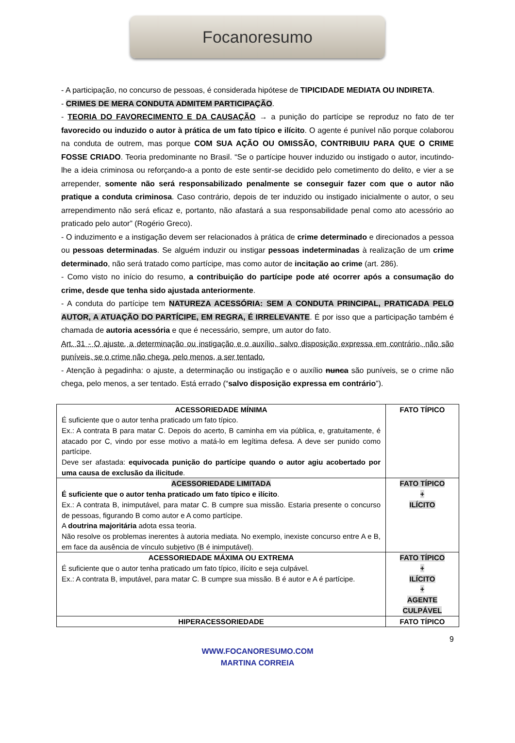Focanoresumo
- A participação, no concurso de pessoas, é considerada hipótese de TIPICIDADE MEDIATA OU INDIRETA.
- CRIMES DE MERA CONDUTA ADMITEM PARTICIPAÇÃO.
- TEORIA DO FAVORECIMENTO E DA CAUSAÇÃO → a punição do partícipe se reproduz no fato de ter favorecido ou induzido o autor à prática de um fato típico e ilícito. O agente é punível não porque colaborou na conduta de outrem, mas porque COM SUA AÇÃO OU OMISSÃO, CONTRIBUIU PARA QUE O CRIME FOSSE CRIADO. Teoria predominante no Brasil. “Se o partícipe houver induzido ou instigado o autor, incutindo-lhe a ideia criminosa ou reforçando-a a ponto de este sentir-se decidido pelo cometimento do delito, e vier a se arrepender, somente não será responsabilizado penalmente se conseguir fazer com que o autor não pratique a conduta criminosa. Caso contrário, depois de ter induzido ou instigado inicialmente o autor, o seu arrependimento não será eficaz e, portanto, não afastará a sua responsabilidade penal como ato acessório ao praticado pelo autor” (Rogério Greco).
- O induzimento e a instigação devem ser relacionados à prática de crime determinado e direcionados a pessoa ou pessoas determinadas. Se alguém induzir ou instigar pessoas indeterminadas à realização de um crime determinado, não será tratado como partícipe, mas como autor de incitação ao crime (art. 286).
- Como visto no início do resumo, a contribuição do partícipe pode até ocorrer após a consumação do crime, desde que tenha sido ajustada anteriormente.
- A conduta do partícipe tem NATUREZA ACESSÓRIA: SEM A CONDUTA PRINCIPAL, PRATICADA PELO AUTOR, A ATUAÇÃO DO PARTÍCIPE, EM REGRA, É IRRELEVANTE. É por isso que a participação também é chamada de autoria acessória e que é necessário, sempre, um autor do fato.
Art. 31 - O ajuste, a determinação ou instigação e o auxílio, salvo disposição expressa em contrário, não são puníveis, se o crime não chega, pelo menos, a ser tentado.
- Atenção à pegadinha: o ajuste, a determinação ou instigação e o auxílio nunca são puníveis, se o crime não chega, pelo menos, a ser tentado. Está errado (“salvo disposição expressa em contrário”).
| ACESSORIEDADE MÍNIMA É suficiente que o autor tenha praticado um fato típico. Ex.: A contrata B para matar C. Depois do acerto, B caminha em via pública, e, gratuitamente, é atacado por C, vindo por esse motivo a matá-lo em legítima defesa. A deve ser punido como partícipe. Deve ser afastada: equivocada punição do partícipe quando o autor agiu acobertado por uma causa de exclusão da ilicitude . | FATO TÍPICO |
| ACESSORIEDADE LIMITADA É suficiente que o autor tenha praticado um fato típico e ilícito . Ex.: A contrata B, inimputável, para matar C. B cumpre sua missão. Estaria presente o concurso de pessoas, figurando B como autor e A como partícipe. A doutrina majoritária adota essa teoria. Não resolve os problemas inerentes à autoria mediata. No exemplo, inexiste concurso entre A e B, em face da ausência de vínculo subjetivo (B é inimputável). | FATO TÍPICO + ILÍCITO |
| ACESSORIEDADE MÁXIMA OU EXTREMA É suficiente que o autor tenha praticado um fato típico, ilícito e seja culpável. Ex.: A contrata B, imputável, para matar C. B cumpre sua missão. B é autor e A é partícipe. | FATO TÍPICO + ILÍCITO + AGENTE CULPÁVEL |
| HIPERACESSORIEDADE | FATO TÍPICO |
9
WWW.FOCANORESUMO.COM
MARTINA CORREIA